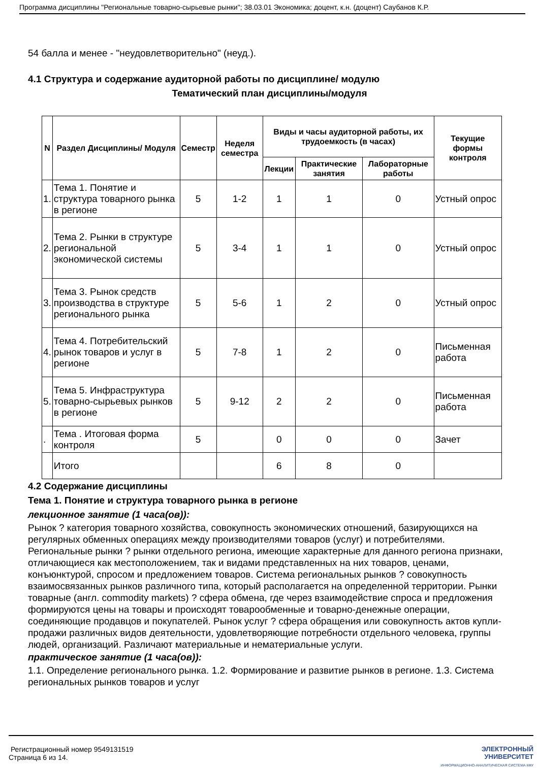Программа дисциплины "Региональные товарно-сырьевые рынки"; 38.03.01 Экономика; доцент, к.н. (доцент) Саубанов К.Р.
54 балла и менее - "неудовлетворительно" (неуд.).
4.1 Структура и содержание аудиторной работы по дисциплине/ модулю
Тематический план дисциплины/модуля
| N | Раздел Дисциплины/ Модуля | Семестр | Неделя семестра | Виды и часы аудиторной работы, их трудоемкость (в часах) | | | Текущие формы контроля |
| --- | --- | --- | --- | --- | --- | --- | --- |
| | | | | Лекции | Практические занятия | Лабораторные работы | |
| 1. | Тема 1. Понятие и структура товарного рынка в регионе | 5 | 1-2 | 1 | 1 | 0 | Устный опрос |
| 2. | Тема 2. Рынки в структуре региональной экономической системы | 5 | 3-4 | 1 | 1 | 0 | Устный опрос |
| 3. | Тема 3. Рынок средств производства в структуре регионального рынка | 5 | 5-6 | 1 | 2 | 0 | Устный опрос |
| 4. | Тема 4. Потребительский рынок товаров и услуг в регионе | 5 | 7-8 | 1 | 2 | 0 | Письменная работа |
| 5. | Тема 5. Инфраструктура товарно-сырьевых рынков в регионе | 5 | 9-12 | 2 | 2 | 0 | Письменная работа |
| . | Тема . Итоговая форма контроля | 5 | | 0 | 0 | 0 | Зачет |
| | Итого | | | 6 | 8 | 0 | |
4.2 Содержание дисциплины
Тема 1. Понятие и структура товарного рынка в регионе
лекционное занятие (1 часа(ов)):
Рынок ? категория товарного хозяйства, совокупность экономических отношений, базирующихся на регулярных обменных операциях между производителями товаров (услуг) и потребителями. Региональные рынки ? рынки отдельного региона, имеющие характерные для данного региона признаки, отличающиеся как местоположением, так и видами представленных на них товаров, ценами, конъюнктурой, спросом и предложением товаров. Система региональных рынков ? совокупность взаимосвязанных рынков различного типа, который располагается на определенной территории. Рынки товарные (англ. commodity markets) ? сфера обмена, где через взаимодействие спроса и предложения формируются цены на товары и происходят товарообменные и товарно-денежные операции, соединяющие продавцов и покупателей. Рынок услуг ? сфера обращения или совокупность актов купли-продажи различных видов деятельности, удовлетворяющие потребности отдельного человека, группы людей, организаций. Различают материальные и нематериальные услуги.
практическое занятие (1 часа(ов)):
1.1. Определение регионального рынка. 1.2. Формирование и развитие рынков в регионе. 1.3. Система региональных рынков товаров и услуг
ЭЛЕКТРОННЫЙ
УНИВЕРСИТЕТ
ИНФОРМАЦИОННО-АНАЛИТИЧЕСКАЯ СИСТЕМА КФУ
Регистрационный номер 9549131519
Страница 6 из 14.